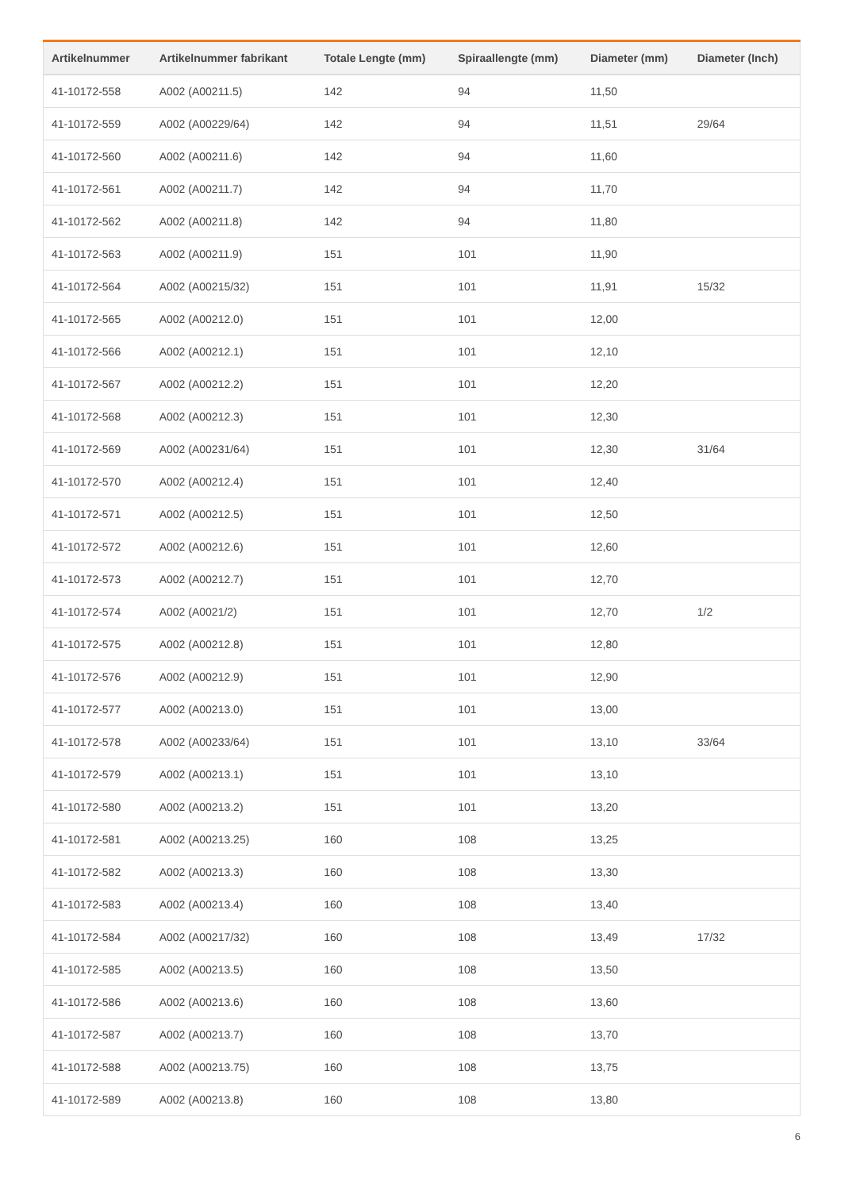| Artikelnummer | Artikelnummer fabrikant | Totale Lengte (mm) | Spiraallengte (mm) | Diameter (mm) | Diameter (Inch) |
| --- | --- | --- | --- | --- | --- |
| 41-10172-558 | A002 (A00211.5) | 142 | 94 | 11,50 | |
| 41-10172-559 | A002 (A00229/64) | 142 | 94 | 11,51 | 29/64 |
| 41-10172-560 | A002 (A00211.6) | 142 | 94 | 11,60 | |
| 41-10172-561 | A002 (A00211.7) | 142 | 94 | 11,70 | |
| 41-10172-562 | A002 (A00211.8) | 142 | 94 | 11,80 | |
| 41-10172-563 | A002 (A00211.9) | 151 | 101 | 11,90 | |
| 41-10172-564 | A002 (A00215/32) | 151 | 101 | 11,91 | 15/32 |
| 41-10172-565 | A002 (A00212.0) | 151 | 101 | 12,00 | |
| 41-10172-566 | A002 (A00212.1) | 151 | 101 | 12,10 | |
| 41-10172-567 | A002 (A00212.2) | 151 | 101 | 12,20 | |
| 41-10172-568 | A002 (A00212.3) | 151 | 101 | 12,30 | |
| 41-10172-569 | A002 (A00231/64) | 151 | 101 | 12,30 | 31/64 |
| 41-10172-570 | A002 (A00212.4) | 151 | 101 | 12,40 | |
| 41-10172-571 | A002 (A00212.5) | 151 | 101 | 12,50 | |
| 41-10172-572 | A002 (A00212.6) | 151 | 101 | 12,60 | |
| 41-10172-573 | A002 (A00212.7) | 151 | 101 | 12,70 | |
| 41-10172-574 | A002 (A0021/2) | 151 | 101 | 12,70 | 1/2 |
| 41-10172-575 | A002 (A00212.8) | 151 | 101 | 12,80 | |
| 41-10172-576 | A002 (A00212.9) | 151 | 101 | 12,90 | |
| 41-10172-577 | A002 (A00213.0) | 151 | 101 | 13,00 | |
| 41-10172-578 | A002 (A00233/64) | 151 | 101 | 13,10 | 33/64 |
| 41-10172-579 | A002 (A00213.1) | 151 | 101 | 13,10 | |
| 41-10172-580 | A002 (A00213.2) | 151 | 101 | 13,20 | |
| 41-10172-581 | A002 (A00213.25) | 160 | 108 | 13,25 | |
| 41-10172-582 | A002 (A00213.3) | 160 | 108 | 13,30 | |
| 41-10172-583 | A002 (A00213.4) | 160 | 108 | 13,40 | |
| 41-10172-584 | A002 (A00217/32) | 160 | 108 | 13,49 | 17/32 |
| 41-10172-585 | A002 (A00213.5) | 160 | 108 | 13,50 | |
| 41-10172-586 | A002 (A00213.6) | 160 | 108 | 13,60 | |
| 41-10172-587 | A002 (A00213.7) | 160 | 108 | 13,70 | |
| 41-10172-588 | A002 (A00213.75) | 160 | 108 | 13,75 | |
| 41-10172-589 | A002 (A00213.8) | 160 | 108 | 13,80 | |
6